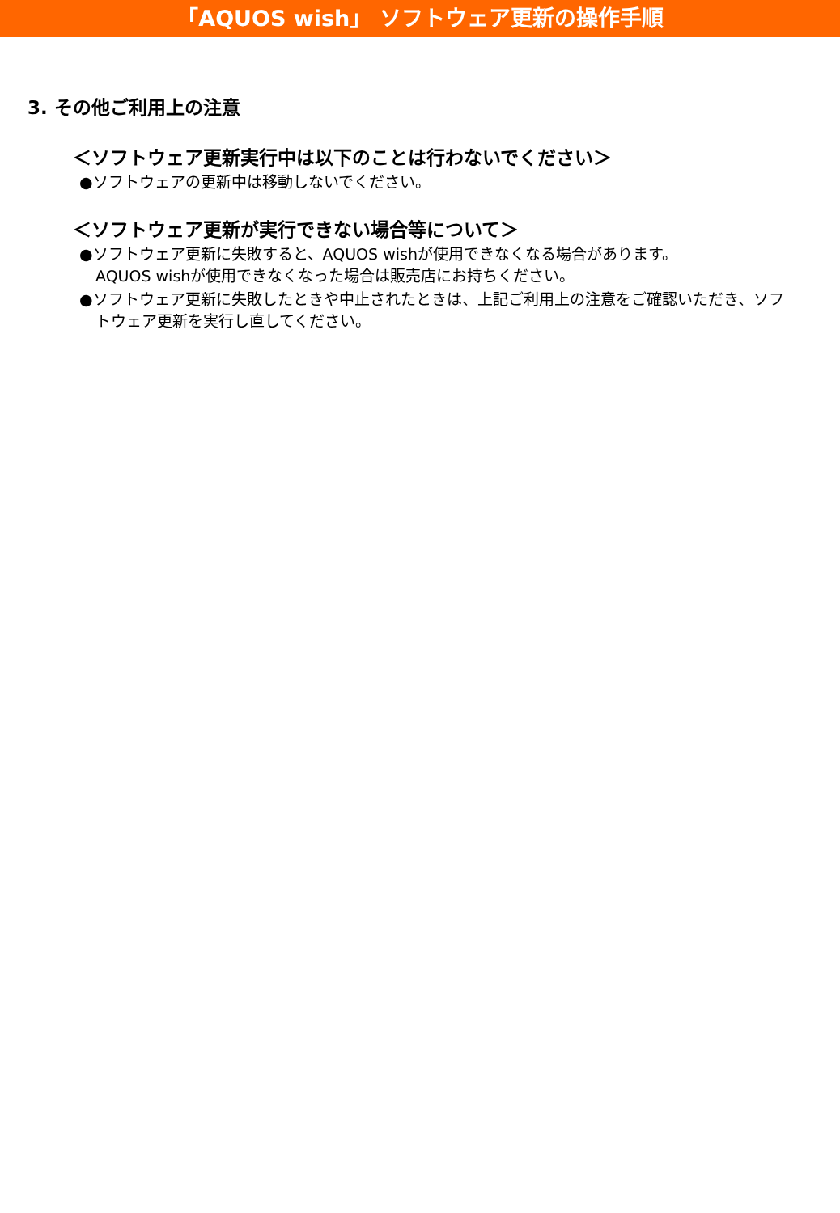「AQUOS wish」 ソフトウェア更新の操作手順
3. その他ご利用上の注意
＜ソフトウェア更新実行中は以下のことは行わないでください＞
●ソフトウェアの更新中は移動しないでください。
＜ソフトウェア更新が実行できない場合等について＞
●ソフトウェア更新に失敗すると、AQUOS wishが使用できなくなる場合があります。
AQUOS wishが使用できなくなった場合は販売店にお持ちください。
●ソフトウェア更新に失敗したときや中止されたときは、上記ご利用上の注意をご確認いただき、ソフトウェア更新を実行し直してください。